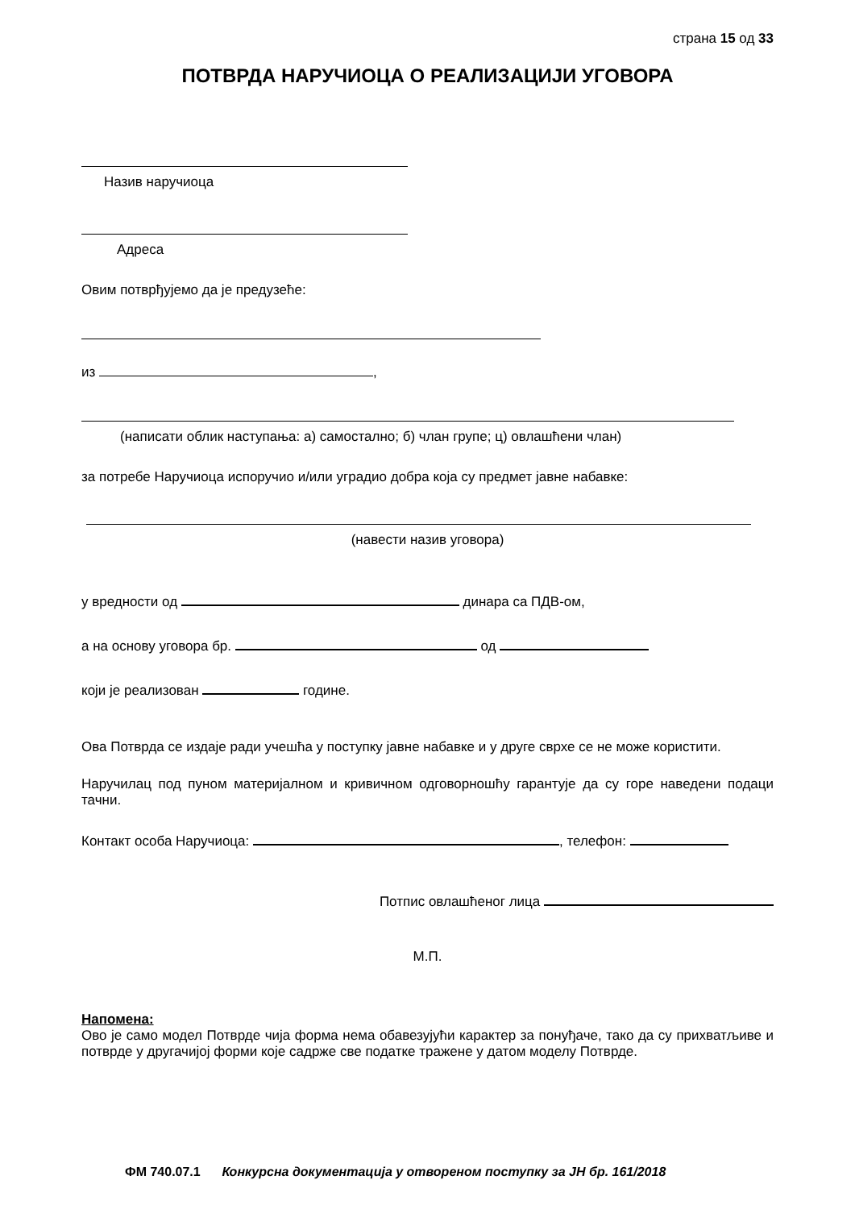страна 15 од 33
ПОТВРДА НАРУЧИОЦА О РЕАЛИЗАЦИЈИ УГОВОРА
Назив наручиоца
Адреса
Овим потврђујемо да је предузеће:
из ,
(написати облик наступања: а) самостално; б) члан групе; ц) овлашћени члан)
за потребе Наручиоца испоручио и/или уградио добра која су предмет јавне набавке:
(навести назив уговора)
у вредности од динара са ПДВ-ом,
а на основу уговора бр. од
који је реализован године.
Ова Потврда се издаје ради учешћа у поступку јавне набавке и у друге сврхе се не може користити.
Наручилац под пуном материјалном и кривичном одговорношћу гарантује да су горе наведени подаци тачни.
Контакт особа Наручиоца: , телефон:
Потпис овлашћеног лица
М.П.
Напомена:
Ово је само модел Потврде чија форма нема обавезујући карактер за понуђаче, тако да су прихватљиве и потврде у другачијој форми које садрже све податке тражене у датом моделу Потврде.
ФМ 740.07.1 Конкурсна документација у отвореном поступку за ЈН бр. 161/2018